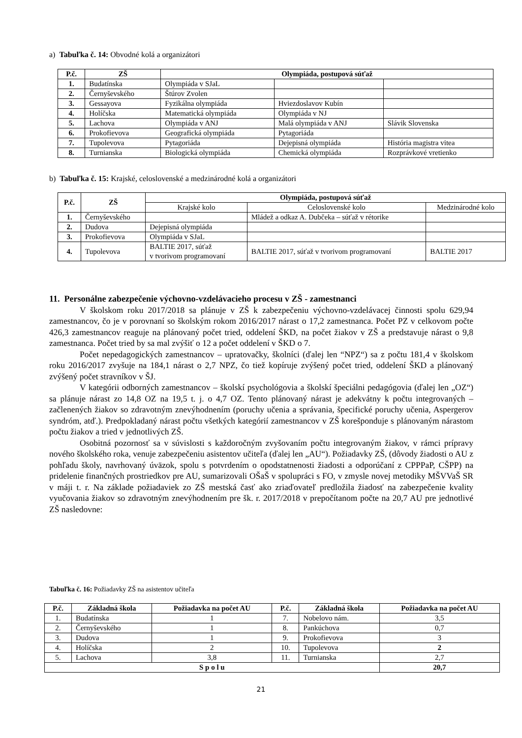a) Tabuľka č. 14: Obvodné kolá a organizátori
| P.č. | ZŠ | Olympiáda, postupová súťaž | | |
| --- | --- | --- | --- | --- |
| 1. | Budatínska | Olympiáda v SJaL | | |
| 2. | Černyševského | Štúrov Zvolen | | |
| 3. | Gessayova | Fyzikálna olympiáda | Hviezdoslavov Kubín | |
| 4. | Holíčska | Matematická olympiáda | Olympiáda v NJ | |
| 5. | Lachova | Olympiáda v ANJ | Malá olympiáda v ANJ | Slávik Slovenska |
| 6. | Prokofievova | Geografická olympiáda | Pytagoriáda | |
| 7. | Tupolevova | Pytagoriáda | Dejepisná olympiáda | História magistra vitea |
| 8. | Turnianska | Biologická olympiáda | Chemická olympiáda | Rozprávkové vretienko |
b) Tabuľka č. 15: Krajské, celoslovenské a medzinárodné kolá a organizátori
| P.č. | ZŠ | Olympiáda, postupová súťaž | | |
| --- | --- | --- | --- | --- |
| | | Krajské kolo | Celoslovenské kolo | Medzinárodné kolo |
| 1. | Černyševského | | Mládež a odkaz A. Dubčeka – súťaž v rétorike | |
| 2. | Dudova | Dejepisná olympiáda | | |
| 3. | Prokofievova | Olympiáda v SJaL | | |
| 4. | Tupolevova | BALTIE 2017, súťaž v tvorivom programovaní | BALTIE 2017, súťaž v tvorivom programovaní | BALTIE 2017 |
11. Personálne zabezpečenie výchovno-vzdelávacieho procesu v ZŠ - zamestnanci
V školskom roku 2017/2018 sa plánuje v ZŠ k zabezpečeniu výchovno-vzdelávacej činnosti spolu 629,94 zamestnancov, čo je v porovnaní so školským rokom 2016/2017 nárast o 17,2 zamestnanca. Počet PZ v celkovom počte 426,3 zamestnancov reaguje na plánovaný počet tried, oddelení ŠKD, na počet žiakov v ZŠ a predstavuje nárast o 9,8 zamestnanca. Počet tried by sa mal zvýšiť o 12 a počet oddelení v ŠKD o 7.
Počet nepedagogických zamestnancov – upratovačky, školníci (ďalej len “NPZ“) sa z počtu 181,4 v školskom roku 2016/2017 zvyšuje na 184,1 nárast o 2,7 NPZ, čo tiež kopíruje zvýšený počet tried, oddelení ŠKD a plánovaný zvýšený počet stravníkov v ŠJ.
V kategórii odborných zamestnancov – školskí psychológovia a školskí špeciálni pedagógovia (ďalej len „OZ“) sa plánuje nárast zo 14,8 OZ na 19,5 t. j. o 4,7 OZ. Tento plánovaný nárast je adekvátny k počtu integrovaných – začlenených žiakov so zdravotným znevýhodnením (poruchy učenia a správania, špecifické poruchy učenia, Aspergerov syndróm, atď.). Predpokladaný nárast počtu všetkých kategórií zamestnancov v ZŠ korešponduje s plánovaným nárastom počtu žiakov a tried v jednotlivých ZŠ.
Osobitná pozornosť sa v súvislosti s každoročným zvyšovaním počtu integrovaným žiakov, v rámci prípravy nového školského roka, venuje zabezpečeniu asistentov učiteľa (ďalej len „AU“). Požiadavky ZŠ, (dôvody žiadosti o AU z pohľadu školy, navrhovaný úväzok, spolu s potvrdením o opodstatnenosti žiadosti a odporúčaní z CPPPaP, CŠPP) na pridelenie finančných prostriedkov pre AU, sumarizovali OŠaŠ v spolupráci s FO, v zmysle novej metodiky MŠVVaŠ SR v máji t. r. Na základe požiadaviek zo ZŠ mestská časť ako zriaďovateľ predložila žiadosť na zabezpečenie kvality vyučovania žiakov so zdravotným znevýhodnením pre šk. r. 2017/2018 v prepočítanom počte na 20,7 AU pre jednotlivé ZŠ nasledovne:
Tabuľka č. 16: Požiadavky ZŠ na asistentov učiteľa
| P.č. | Základná škola | Požiadavka na počet AU | P.č. | Základná škola | Požiadavka na počet AU |
| --- | --- | --- | --- | --- | --- |
| 1. | Budatínska | 1 | 7. | Nobelovo nám. | 3,5 |
| 2. | Černyševského | 1 | 8. | Pankúchova | 0,7 |
| 3. | Dudova | 1 | 9. | Prokofievova | 3 |
| 4. | Holíčska | 2 | 10. | Tupolevova | 2 |
| 5. | Lachova | 3,8 | 11. | Turnianska | 2,7 |
| S p o l u | | | | | 20,7 |
21